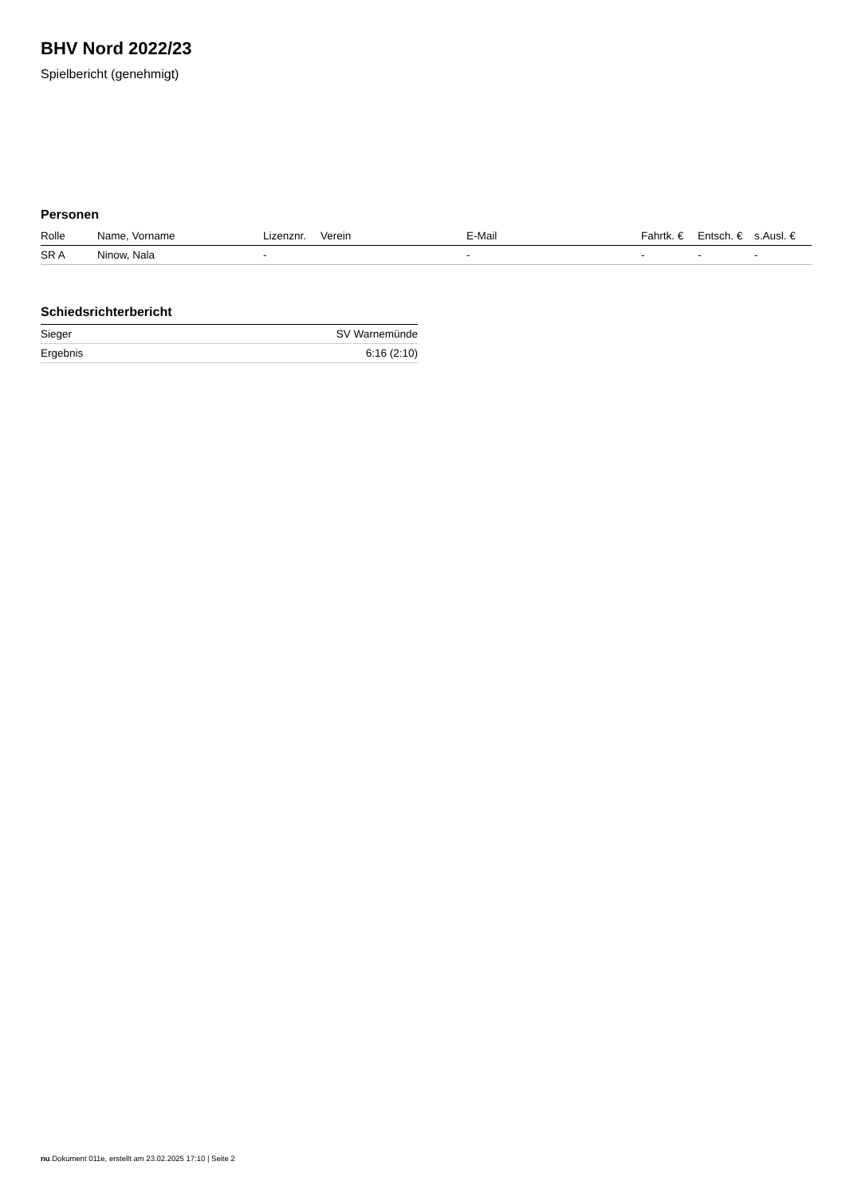BHV Nord 2022/23
Spielbericht (genehmigt)
Personen
| Rolle | Name, Vorname | Lizenznr. | Verein | E-Mail | Fahrtk. € | Entsch. € | s.Ausl. € |
| --- | --- | --- | --- | --- | --- | --- | --- |
| SR A | Ninow, Nala | - | | - | - | - | - |
Schiedsrichterbericht
| Sieger | SV Warnemünde |
| Ergebnis | 6:16 (2:10) |
nu.Dokument 011e, erstellt am 23.02.2025 17:10 | Seite 2